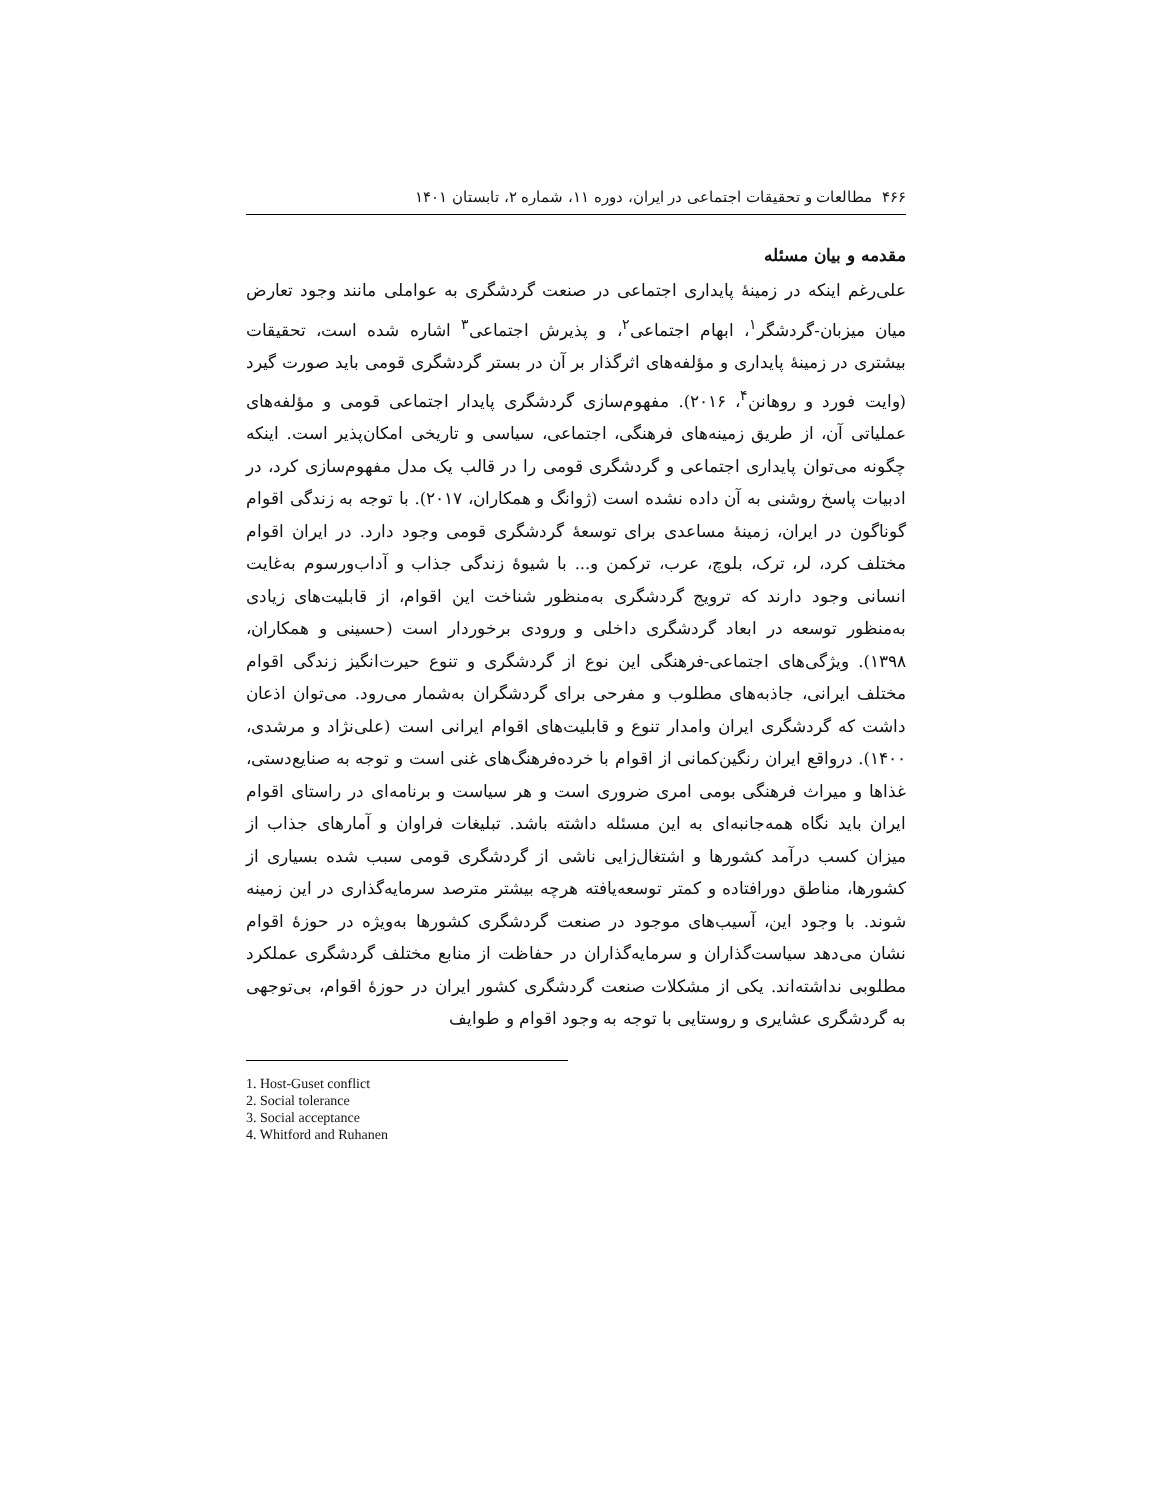۴۶۶ مطالعات و تحقیقات اجتماعی در ایران، دوره ۱۱، شماره ۲، تابستان ۱۴۰۱
مقدمه و بیان مسئله
علی‌رغم اینکه در زمینهٔ پایداری اجتماعی در صنعت گردشگری به عواملی مانند وجود تعارض میان میزبان-گردشگر<sup>۱</sup>، ابهام اجتماعی<sup>۲</sup>، و پذیرش اجتماعی<sup>۳</sup> اشاره شده است، تحقیقات بیشتری در زمینهٔ پایداری و مؤلفه‌های اثرگذار بر آن در بستر گردشگری قومی باید صورت گیرد (وایت فورد و روهانن<sup>۴</sup>، ۲۰۱۶). مفهوم‌سازی گردشگری پایدار اجتماعی قومی و مؤلفه‌های عملیاتی آن، از طریق زمینه‌های فرهنگی، اجتماعی، سیاسی و تاریخی امکان‌پذیر است. اینکه چگونه می‌توان پایداری اجتماعی و گردشگری قومی را در قالب یک مدل مفهوم‌سازی کرد، در ادبیات پاسخ روشنی به آن داده نشده است (ژوانگ و همکاران، ۲۰۱۷). با توجه به زندگی اقوام گوناگون در ایران، زمینهٔ مساعدی برای توسعهٔ گردشگری قومی وجود دارد. در ایران اقوام مختلف کرد، لر، ترک، بلوچ، عرب، ترکمن و... با شیوهٔ زندگی جذاب و آداب‌ورسوم به‌غایت انسانی وجود دارند که ترویج گردشگری به‌منظور شناخت این اقوام، از قابلیت‌های زیادی به‌منظور توسعه در ابعاد گردشگری داخلی و ورودی برخوردار است (حسینی و همکاران، ۱۳۹۸). ویژگی‌های اجتماعی-فرهنگی این نوع از گردشگری و تنوع حیرت‌انگیز زندگی اقوام مختلف ایرانی، جاذبه‌های مطلوب و مفرحی برای گردشگران به‌شمار می‌رود. می‌توان اذعان داشت که گردشگری ایران وامدار تنوع و قابلیت‌های اقوام ایرانی است (علی‌نژاد و مرشدی، ۱۴۰۰). درواقع ایران رنگین‌کمانی از اقوام با خرده‌فرهنگ‌های غنی است و توجه به صنایع‌دستی، غذاها و میراث فرهنگی بومی امری ضروری است و هر سیاست و برنامه‌ای در راستای اقوام ایران باید نگاه همه‌جانبه‌ای به این مسئله داشته باشد. تبلیغات فراوان و آمارهای جذاب از میزان کسب درآمد کشورها و اشتغال‌زایی ناشی از گردشگری قومی سبب شده بسیاری از کشورها، مناطق دورافتاده و کمتر توسعه‌یافته هرچه بیشتر مترصد سرمایه‌گذاری در این زمینه شوند. با وجود این، آسیب‌های موجود در صنعت گردشگری کشورها به‌ویژه در حوزهٔ اقوام نشان می‌دهد سیاست‌گذاران و سرمایه‌گذاران در حفاظت از منابع مختلف گردشگری عملکرد مطلوبی نداشته‌اند. یکی از مشکلات صنعت گردشگری کشور ایران در حوزهٔ اقوام، بی‌توجهی به گردشگری عشایری و روستایی با توجه به وجود اقوام و طوایف
1. Host-Guset conflict
2. Social tolerance
3. Social acceptance
4. Whitford and Ruhanen